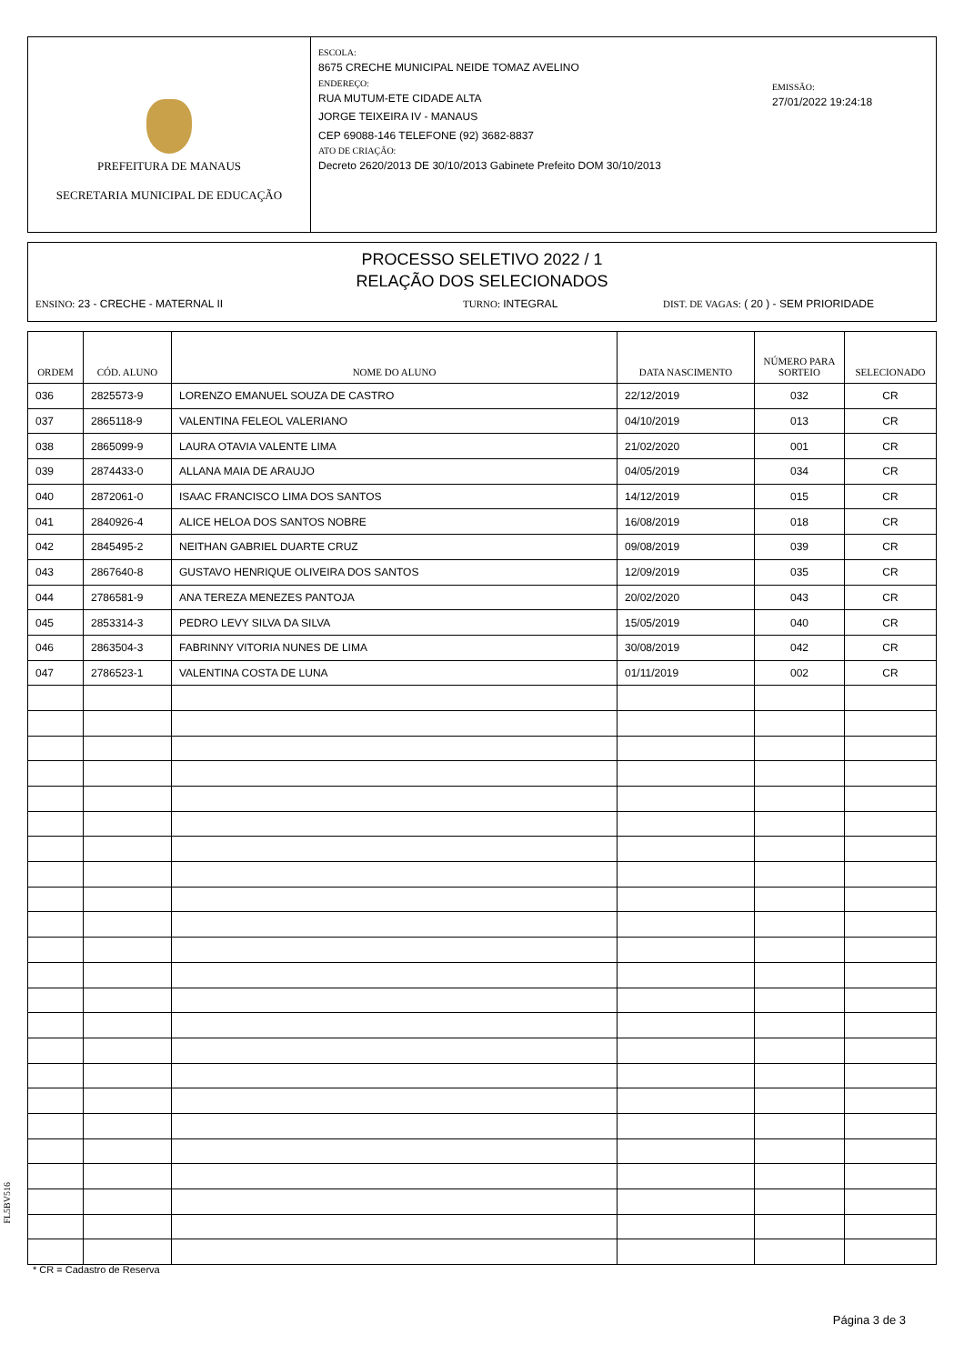PREFEITURA DE MANAUS
SECRETARIA MUNICIPAL DE EDUCAÇÃO
ESCOLA:
8675 CRECHE MUNICIPAL NEIDE TOMAZ AVELINO
ENDEREÇO:
RUA MUTUM-ETE CIDADE ALTA
JORGE TEIXEIRA IV - MANAUS
CEP 69088-146 TELEFONE (92) 3682-8837
ATO DE CRIAÇÃO:
Decreto 2620/2013 DE 30/10/2013 Gabinete Prefeito DOM 30/10/2013
EMISSÃO:
27/01/2022 19:24:18
PROCESSO SELETIVO 2022 / 1
RELAÇÃO DOS SELECIONADOS
ENSINO: 23 - CRECHE - MATERNAL II TURNO: INTEGRAL DIST. DE VAGAS: ( 20 ) - SEM PRIORIDADE
| ORDEM | CÓD. ALUNO | NOME DO ALUNO | DATA NASCIMENTO | NÚMERO PARA SORTEIO | SELECIONADO |
| --- | --- | --- | --- | --- | --- |
| 036 | 2825573-9 | LORENZO EMANUEL SOUZA DE CASTRO | 22/12/2019 | 032 | CR |
| 037 | 2865118-9 | VALENTINA FELEOL VALERIANO | 04/10/2019 | 013 | CR |
| 038 | 2865099-9 | LAURA OTAVIA VALENTE LIMA | 21/02/2020 | 001 | CR |
| 039 | 2874433-0 | ALLANA MAIA DE ARAUJO | 04/05/2019 | 034 | CR |
| 040 | 2872061-0 | ISAAC FRANCISCO LIMA DOS SANTOS | 14/12/2019 | 015 | CR |
| 041 | 2840926-4 | ALICE HELOA DOS SANTOS NOBRE | 16/08/2019 | 018 | CR |
| 042 | 2845495-2 | NEITHAN GABRIEL DUARTE CRUZ | 09/08/2019 | 039 | CR |
| 043 | 2867640-8 | GUSTAVO HENRIQUE OLIVEIRA DOS SANTOS | 12/09/2019 | 035 | CR |
| 044 | 2786581-9 | ANA TEREZA MENEZES PANTOJA | 20/02/2020 | 043 | CR |
| 045 | 2853314-3 | PEDRO LEVY SILVA DA SILVA | 15/05/2019 | 040 | CR |
| 046 | 2863504-3 | FABRINNY VITORIA NUNES DE LIMA | 30/08/2019 | 042 | CR |
| 047 | 2786523-1 | VALENTINA COSTA DE LUNA | 01/11/2019 | 002 | CR |
FL5BV516
* CR = Cadastro de Reserva
Página 3 de 3